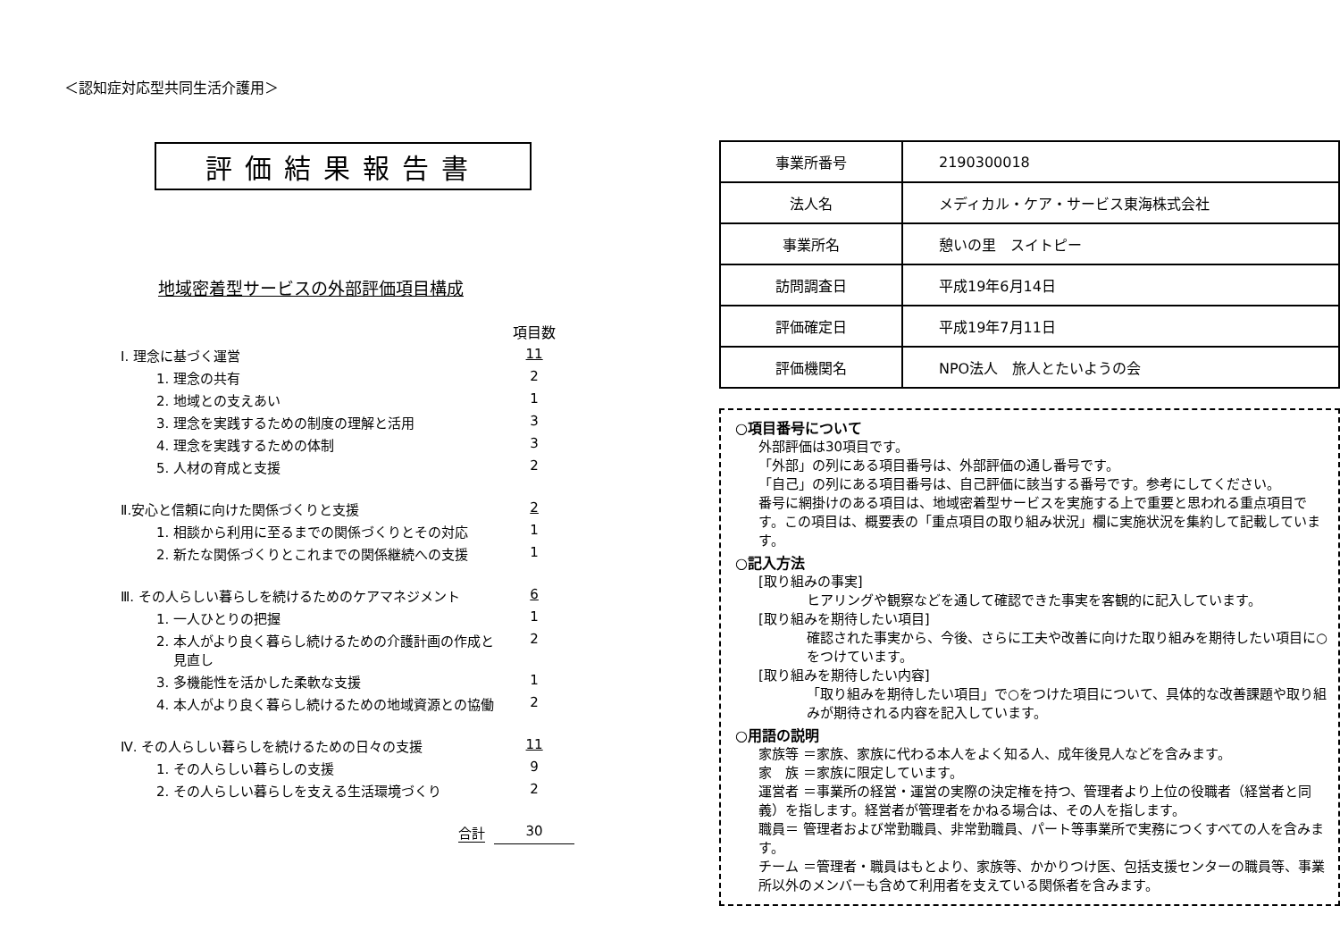＜認知症対応型共同生活介護用＞
評価結果報告書
地域密着型サービスの外部評価項目構成
| | 項目数 |
| Ⅰ. 理念に基づく運営 | 11 |
| 1. 理念の共有 | 2 |
| 2. 地域との支えあい | 1 |
| 3. 理念を実践するための制度の理解と活用 | 3 |
| 4. 理念を実践するための体制 | 3 |
| 5. 人材の育成と支援 | 2 |
| Ⅱ.安心と信頼に向けた関係づくりと支援 | 2 |
| 1. 相談から利用に至るまでの関係づくりとその対応 | 1 |
| 2. 新たな関係づくりとこれまでの関係継続への支援 | 1 |
| Ⅲ. その人らしい暮らしを続けるためのケアマネジメント | 6 |
| 1. 一人ひとりの把握 | 1 |
| 2. 本人がより良く暮らし続けるための介護計画の作成と 見直し | 2 |
| 3. 多機能性を活かした柔軟な支援 | 1 |
| 4. 本人がより良く暮らし続けるための地域資源との協働 | 2 |
| Ⅳ. その人らしい暮らしを続けるための日々の支援 | 11 |
| 1. その人らしい暮らしの支援 | 9 |
| 2. その人らしい暮らしを支える生活環境づくり | 2 |
| 合計 | 30 |
| 事業所番号 | 2190300018 |
| 法人名 | メディカル・ケア・サービス東海株式会社 |
| 事業所名 | 憩いの里 スイトピー |
| 訪問調査日 | 平成19年6月14日 |
| 評価確定日 | 平成19年7月11日 |
| 評価機関名 | NPO法人 旅人とたいようの会 |
○項目番号について
外部評価は30項目です。
「外部」の列にある項目番号は、外部評価の通し番号です。
「自己」の列にある項目番号は、自己評価に該当する番号です。参考にしてください。
番号に網掛けのある項目は、地域密着型サービスを実施する上で重要と思われる重点項目です。この項目は、概要表の「重点項目の取り組み状況」欄に実施状況を集約して記載しています。
○記入方法
[取り組みの事実]
ヒアリングや観察などを通して確認できた事実を客観的に記入しています。
[取り組みを期待したい項目]
確認された事実から、今後、さらに工夫や改善に向けた取り組みを期待したい項目に○をつけています。
[取り組みを期待したい内容]
「取り組みを期待したい項目」で○をつけた項目について、具体的な改善課題や取り組みが期待される内容を記入しています。
○用語の説明
家族等 ＝家族、家族に代わる本人をよく知る人、成年後見人などを含みます。
家　族 ＝家族に限定しています。
運営者 ＝事業所の経営・運営の実際の決定権を持つ、管理者より上位の役職者（経営者と同義）を指します。経営者が管理者をかねる場合は、その人を指します。
職員＝ 管理者および常勤職員、非常勤職員、パート等事業所で実務につくすべての人を含みます。
チーム ＝管理者・職員はもとより、家族等、かかりつけ医、包括支援センターの職員等、事業所以外のメンバーも含めて利用者を支えている関係者を含みます。